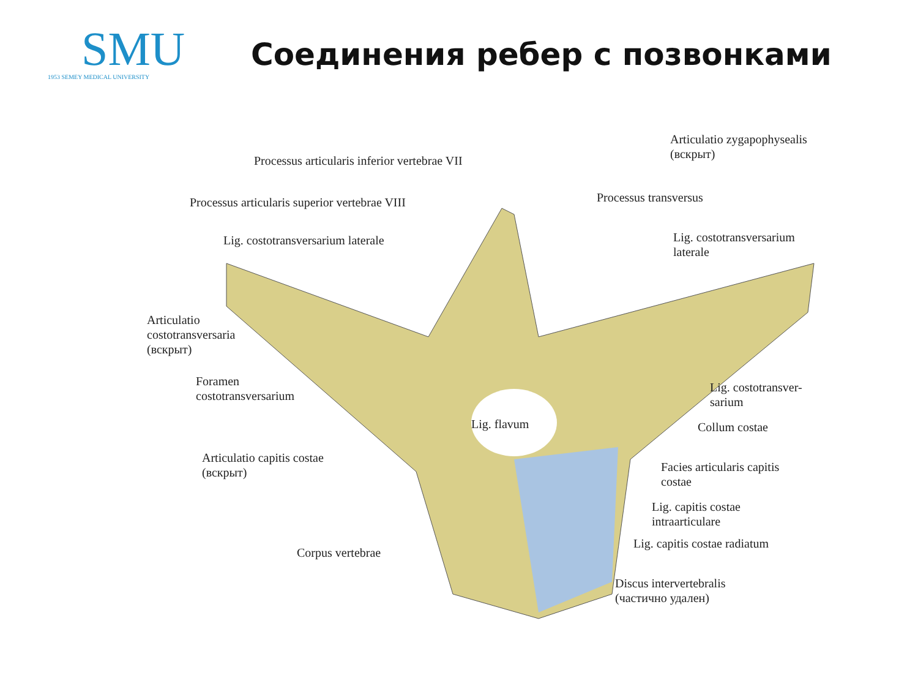SMU
1953 SEMEY MEDICAL UNIVERSITY
Соединения ребер с позвонками
Articulatio zygapophysealis
(вскрыт)
Processus articularis inferior vertebrae VII
Processus transversus
Processus articularis superior vertebrae VIII
Lig. costotransversarium laterale
Lig. costotransversarium
laterale
Articulatio
costotransversaria
(вскрыт)
Foramen
costotransversarium
Lig. costotransver-
sarium
Lig. flavum Collum costae
Articulatio capitis costae
(вскрыт)
Facies articularis capitis
costae
Lig. capitis costae
intraarticulare
Lig. capitis costae radiatum
Corpus vertebrae
Discus intervertebralis
(частично удален)